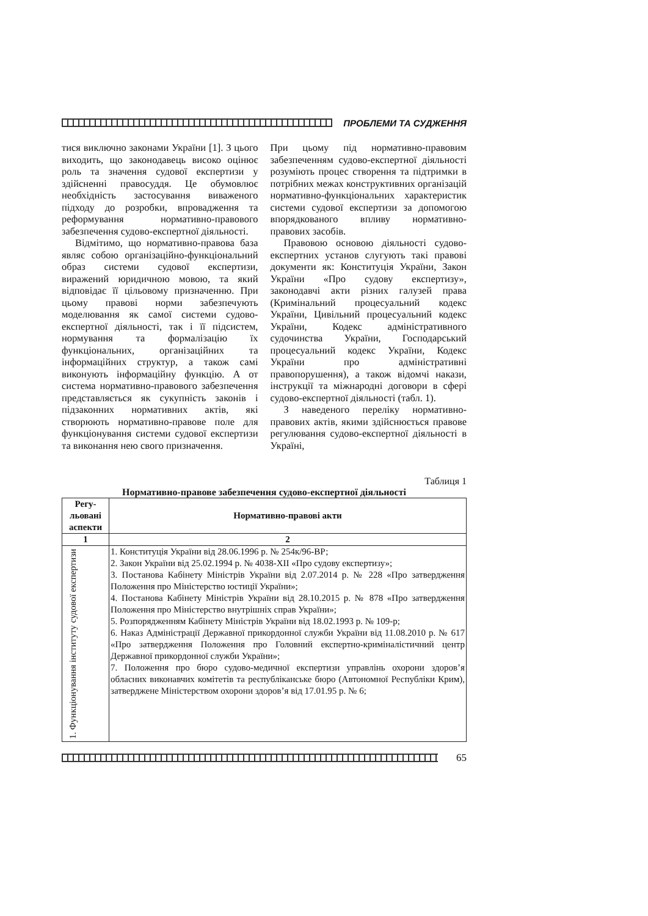ПРОБЛЕМИ ТА СУДЖЕННЯ
тися виключно законами України [1]. З цього виходить, що законодавець високо оцінює роль та значення судової експертизи у здійсненні правосуддя. Це обумовлює необхідність застосування виваженого підходу до розробки, впровадження та реформування нормативно-правового забезпечення судово-експертної діяльності.
Відмітимо, що нормативно-правова база являє собою організаційно-функціональний образ системи судової експертизи, виражений юридичною мовою, та який відповідає її цільовому призначенню. При цьому правові норми забезпечують моделювання як самої системи судово-експертної діяльності, так і її підсистем, нормування та формалізацію їх функціональних, організаційних та інформаційних структур, а також самі виконують інформаційну функцію. А от система нормативно-правового забезпечення представляється як сукупність законів і підзаконних нормативних актів, які створюють нормативно-правове поле для функціонування системи судової експертизи та виконання нею свого призначення.
При цьому під нормативно-правовим забезпеченням судово-експертної діяльності розуміють процес створення та підтримки в потрібних межах конструктивних організацій нормативно-функціональних характеристик системи судової експертизи за допомогою впорядкованого впливу нормативно-правових засобів.
Правовою основою діяльності судово-експертних установ слугують такі правові документи як: Конституція України, Закон України «Про судову експертизу», законодавчі акти різних галузей права (Кримінальний процесуальний кодекс України, Цивільний процесуальний кодекс України, Кодекс адміністративного судочинства України, Господарський процесуальний кодекс України, Кодекс України про адміністративні правопорушення), а також відомчі накази, інструкції та міжнародні договори в сфері судово-експертної діяльності (табл. 1).
З наведеного переліку нормативно-правових актів, якими здійснюється правове регулювання судово-експертної діяльності в Україні,
Таблиця 1
Нормативно-правове забезпечення судово-експертної діяльності
| Регу- льовані аспекти | Нормативно-правові акти |
| --- | --- |
| 1 | 2 |
| 1. Функціонування інституту судової експертизи | 1. Конституція України від 28.06.1996 р. № 254к/96-ВР; 2. Закон України від 25.02.1994 р. № 4038-ХІІ «Про судову експертизу»; 3. Постанова Кабінету Міністрів України від 2.07.2014 р. № 228 «Про затвердження Положення про Міністерство юстиції України»; 4. Постанова Кабінету Міністрів України від 28.10.2015 р. № 878 «Про затвердження Положення про Міністерство внутрішніх справ України»; 5. Розпорядженням Кабінету Міністрів України від 18.02.1993 р. № 109-р; 6. Наказ Адміністрації Державної прикордонної служби України від 11.08.2010 р. № 617 «Про затвердження Положення про Головний експертно-криміналістичний центр Державної прикордонної служби України»; 7. Положення про бюро судово-медичної експертизи управлінь охорони здоров’я обласних виконавчих комітетів та республіканське бюро (Автономної Республіки Крим), затверджене Міністерством охорони здоров’я від 17.01.95 р. № 6; |
65